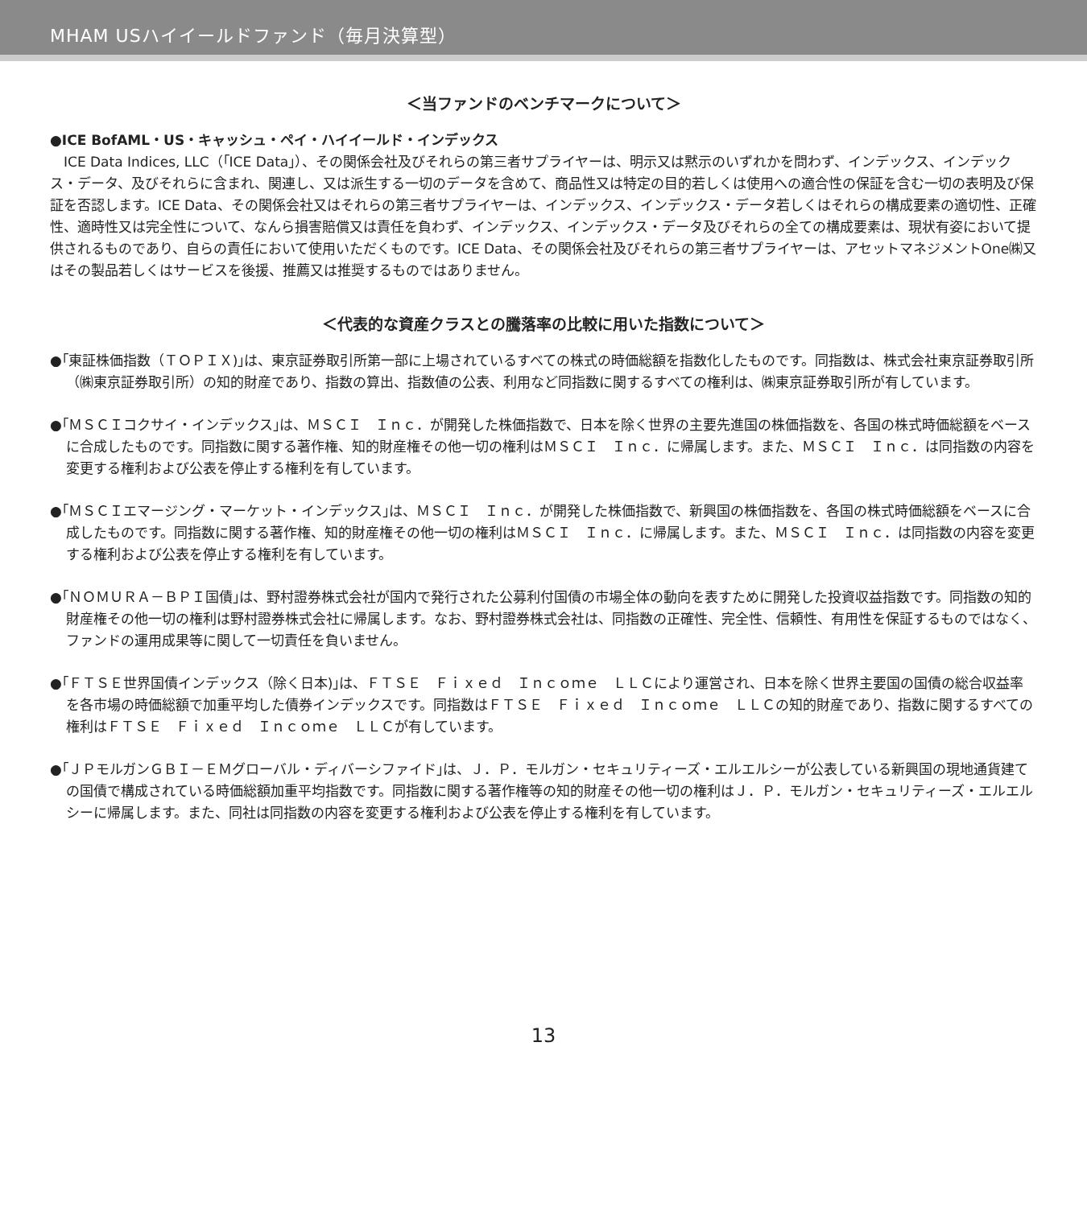MHAM USハイイールドファンド（毎月決算型）
＜当ファンドのベンチマークについて＞
●ICE BofAML・US・キャッシュ・ペイ・ハイイールド・インデックス
ICE Data Indices, LLC（｢ICE Data｣）、その関係会社及びそれらの第三者サプライヤーは、明示又は黙示のいずれかを問わず、インデックス、インデックス・データ、及びそれらに含まれ、関連し、又は派生する一切のデータを含めて、商品性又は特定の目的若しくは使用への適合性の保証を含む一切の表明及び保証を否認します。ICE Data、その関係会社又はそれらの第三者サプライヤーは、インデックス、インデックス・データ若しくはそれらの構成要素の適切性、正確性、適時性又は完全性について、なんら損害賠償又は責任を負わず、インデックス、インデックス・データ及びそれらの全ての構成要素は、現状有姿において提供されるものであり、自らの責任において使用いただくものです。ICE Data、その関係会社及びそれらの第三者サプライヤーは、アセットマネジメントOne㈱又はその製品若しくはサービスを後援、推薦又は推奨するものではありません。
＜代表的な資産クラスとの騰落率の比較に用いた指数について＞
●｢東証株価指数（ＴＯＰＩＸ)｣は、東京証券取引所第一部に上場されているすべての株式の時価総額を指数化したものです。同指数は、株式会社東京証券取引所（㈱東京証券取引所）の知的財産であり、指数の算出、指数値の公表、利用など同指数に関するすべての権利は、㈱東京証券取引所が有しています。
●｢ＭＳＣＩコクサイ・インデックス｣は、ＭＳＣＩ　Ｉｎｃ．が開発した株価指数で、日本を除く世界の主要先進国の株価指数を、各国の株式時価総額をベースに合成したものです。同指数に関する著作権、知的財産権その他一切の権利はＭＳＣＩ　Ｉｎｃ．に帰属します。また、ＭＳＣＩ　Ｉｎｃ．は同指数の内容を変更する権利および公表を停止する権利を有しています。
●｢ＭＳＣＩエマージング・マーケット・インデックス｣は、ＭＳＣＩ　Ｉｎｃ．が開発した株価指数で、新興国の株価指数を、各国の株式時価総額をベースに合成したものです。同指数に関する著作権、知的財産権その他一切の権利はＭＳＣＩ　Ｉｎｃ．に帰属します。また、ＭＳＣＩ　Ｉｎｃ．は同指数の内容を変更する権利および公表を停止する権利を有しています。
●｢ＮＯＭＵＲＡ－ＢＰＩ国債｣は、野村證券株式会社が国内で発行された公募利付国債の市場全体の動向を表すために開発した投資収益指数です。同指数の知的財産権その他一切の権利は野村證券株式会社に帰属します。なお、野村證券株式会社は、同指数の正確性、完全性、信頼性、有用性を保証するものではなく、ファンドの運用成果等に関して一切責任を負いません。
●｢ＦＴＳＥ世界国債インデックス（除く日本)｣は、ＦＴＳＥ　Ｆｉｘｅｄ　Ｉｎｃｏｍｅ　ＬＬＣにより運営され、日本を除く世界主要国の国債の総合収益率を各市場の時価総額で加重平均した債券インデックスです。同指数はＦＴＳＥ　Ｆｉｘｅｄ　Ｉｎｃｏｍｅ　ＬＬＣの知的財産であり、指数に関するすべての権利はＦＴＳＥ　Ｆｉｘｅｄ　Ｉｎｃｏｍｅ　ＬＬＣが有しています。
●｢ＪＰモルガンＧＢＩ－ＥＭグローバル・ディバーシファイド｣は、Ｊ．Ｐ．モルガン・セキュリティーズ・エルエルシーが公表している新興国の現地通貨建ての国債で構成されている時価総額加重平均指数です。同指数に関する著作権等の知的財産その他一切の権利はＪ．Ｐ．モルガン・セキュリティーズ・エルエルシーに帰属します。また、同社は同指数の内容を変更する権利および公表を停止する権利を有しています。
13